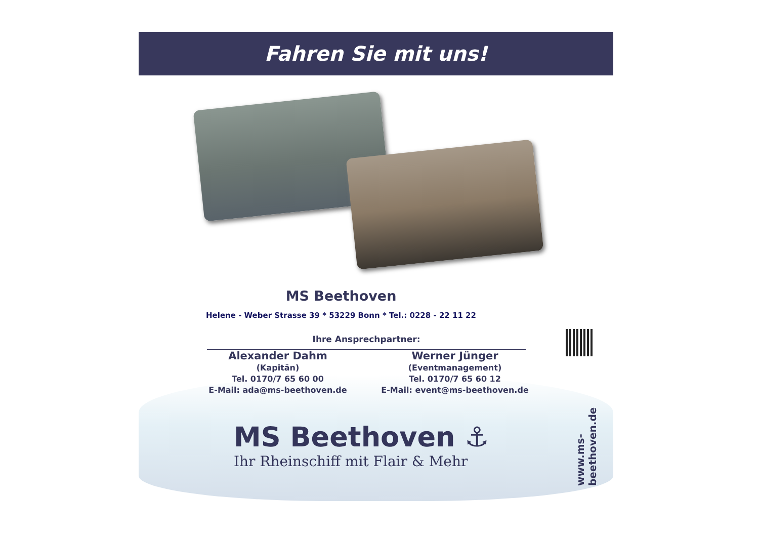Fahren Sie mit uns!
MS Beethoven
Helene - Weber Strasse 39 * 53229 Bonn * Tel.: 0228 - 22 11 22
Ihre Ansprechpartner:
Alexander Dahm
(Kapitän)
Tel. 0170/7 65 60 00
E-Mail: ada@ms-beethoven.de
Werner Jünger
(Eventmanagement)
Tel. 0170/7 65 60 12
E-Mail: event@ms-beethoven.de
MS Beethoven ⚓
Ihr Rheinschiff mit Flair & Mehr
www.ms-beethoven.de